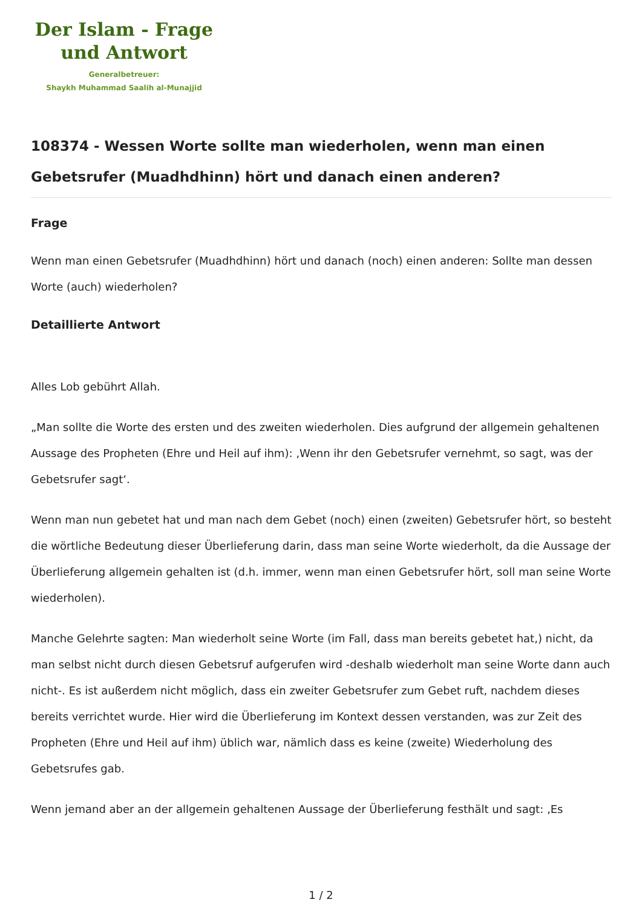Der Islam - Frage
und Antwort
Generalbetreuer:
Shaykh Muhammad Saalih al-Munajjid
108374 - Wessen Worte sollte man wiederholen, wenn man einen Gebetsrufer (Muadhdhinn) hört und danach einen anderen?
Frage
Wenn man einen Gebetsrufer (Muadhdhinn) hört und danach (noch) einen anderen: Sollte man dessen Worte (auch) wiederholen?
Detaillierte Antwort
Alles Lob gebührt Allah.
„Man sollte die Worte des ersten und des zweiten wiederholen. Dies aufgrund der allgemein gehaltenen Aussage des Propheten (Ehre und Heil auf ihm): ‚Wenn ihr den Gebetsrufer vernehmt, so sagt, was der Gebetsrufer sagt‘.
Wenn man nun gebetet hat und man nach dem Gebet (noch) einen (zweiten) Gebetsrufer hört, so besteht die wörtliche Bedeutung dieser Überlieferung darin, dass man seine Worte wiederholt, da die Aussage der Überlieferung allgemein gehalten ist (d.h. immer, wenn man einen Gebetsrufer hört, soll man seine Worte wiederholen).
Manche Gelehrte sagten: Man wiederholt seine Worte (im Fall, dass man bereits gebetet hat,) nicht, da man selbst nicht durch diesen Gebetsruf aufgerufen wird -deshalb wiederholt man seine Worte dann auch nicht-. Es ist außerdem nicht möglich, dass ein zweiter Gebetsrufer zum Gebet ruft, nachdem dieses bereits verrichtet wurde. Hier wird die Überlieferung im Kontext dessen verstanden, was zur Zeit des Propheten (Ehre und Heil auf ihm) üblich war, nämlich dass es keine (zweite) Wiederholung des Gebetsrufes gab.
Wenn jemand aber an der allgemein gehaltenen Aussage der Überlieferung festhält und sagt: ‚Es
1 / 2